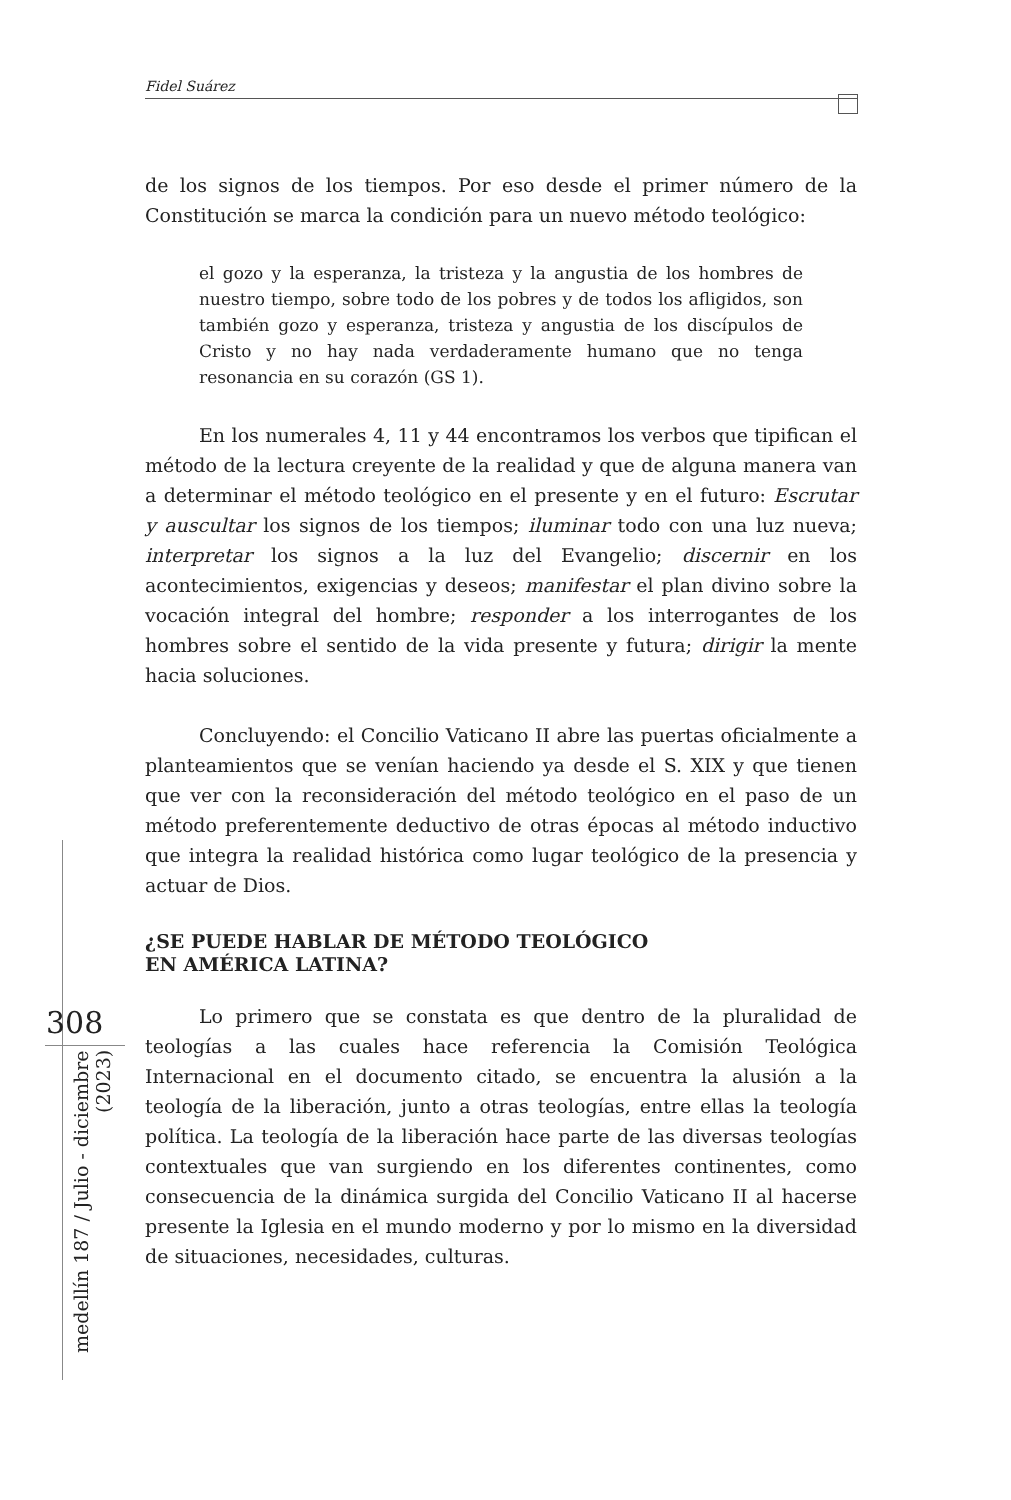Fidel Suárez
308
medellín 187 / Julio - diciembre (2023)
de los signos de los tiempos. Por eso desde el primer número de la Constitución se marca la condición para un nuevo método teológico:
el gozo y la esperanza, la tristeza y la angustia de los hombres de nuestro tiempo, sobre todo de los pobres y de todos los afligidos, son también gozo y esperanza, tristeza y angustia de los discípulos de Cristo y no hay nada verdaderamente humano que no tenga resonancia en su corazón (GS 1).
En los numerales 4, 11 y 44 encontramos los verbos que tipifican el método de la lectura creyente de la realidad y que de alguna manera van a determinar el método teológico en el presente y en el futuro: Escrutar y auscultar los signos de los tiempos; iluminar todo con una luz nueva; interpretar los signos a la luz del Evangelio; discernir en los acontecimientos, exigencias y deseos; manifestar el plan divino sobre la vocación integral del hombre; responder a los interrogantes de los hombres sobre el sentido de la vida presente y futura; dirigir la mente hacia soluciones.
Concluyendo: el Concilio Vaticano II abre las puertas oficialmente a planteamientos que se venían haciendo ya desde el S. XIX y que tienen que ver con la reconsideración del método teológico en el paso de un método preferentemente deductivo de otras épocas al método inductivo que integra la realidad histórica como lugar teológico de la presencia y actuar de Dios.
¿SE PUEDE HABLAR DE MÉTODO TEOLÓGICO
EN AMÉRICA LATINA?
Lo primero que se constata es que dentro de la pluralidad de teologías a las cuales hace referencia la Comisión Teológica Internacional en el documento citado, se encuentra la alusión a la teología de la liberación, junto a otras teologías, entre ellas la teología política. La teología de la liberación hace parte de las diversas teologías contextuales que van surgiendo en los diferentes continentes, como consecuencia de la dinámica surgida del Concilio Vaticano II al hacerse presente la Iglesia en el mundo moderno y por lo mismo en la diversidad de situaciones, necesidades, culturas.